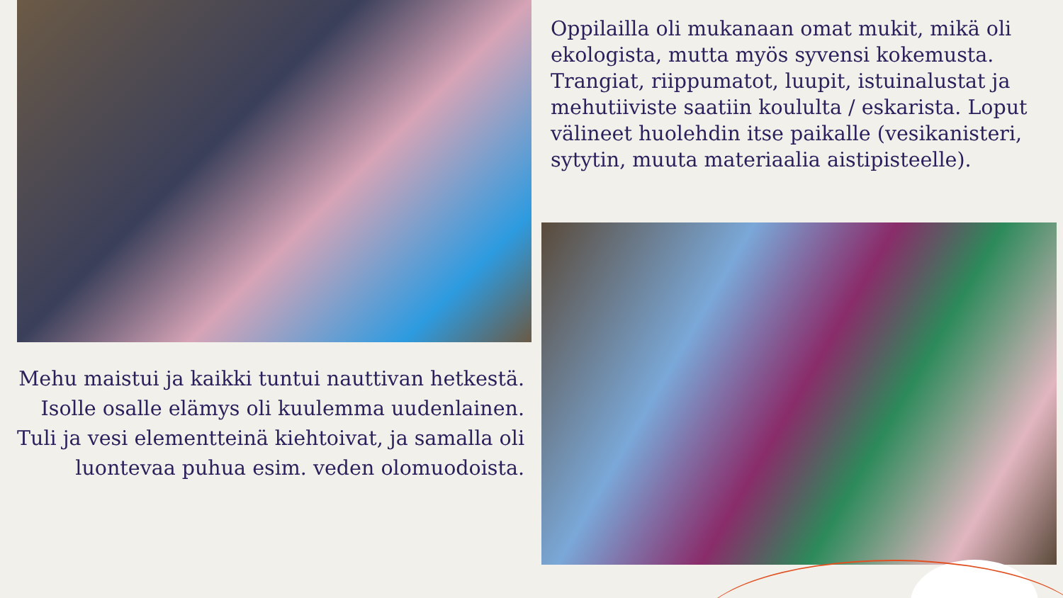Oppilailla oli mukanaan omat mukit, mikä oli ekologista, mutta myös syvensi kokemusta. Trangiat, riippumatot, luupit, istuinalustat ja mehutiiviste saatiin koululta / eskarista. Loput välineet huolehdin itse paikalle (vesikanisteri, sytytin, muuta materiaalia aistipisteelle).
Mehu maistui ja kaikki tuntui nauttivan hetkestä.
Isolle osalle elämys oli kuulemma uudenlainen.
Tuli ja vesi elementteinä kiehtoivat, ja samalla oli
luontevaa puhua esim. veden olomuodoista.